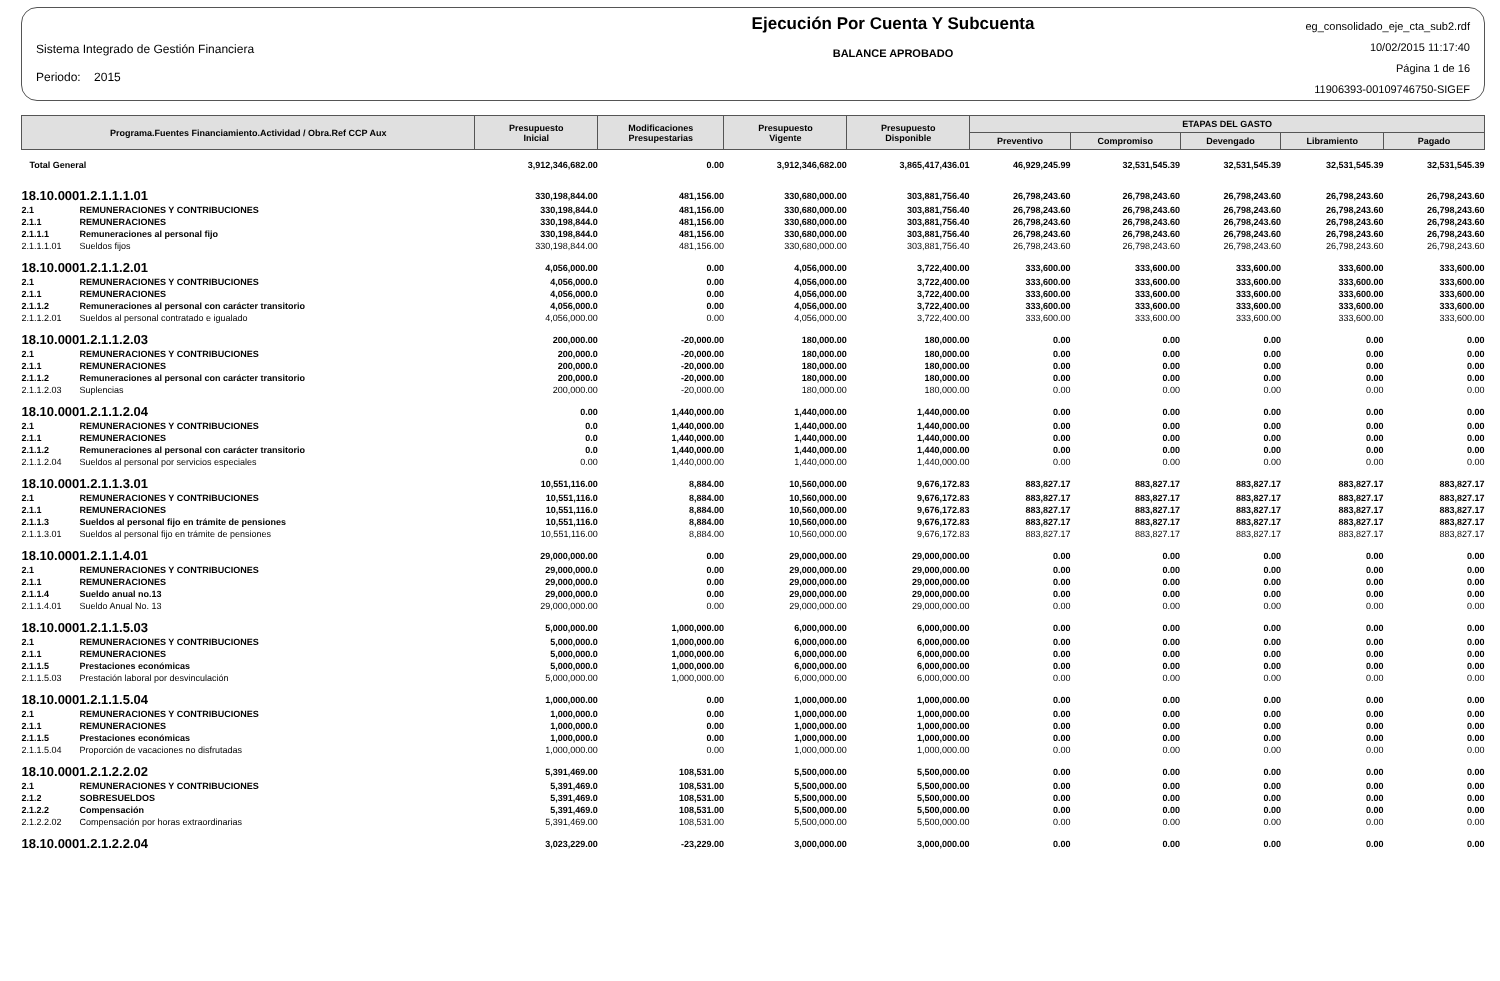Sistema Integrado de Gestión Financiera
Periodo: 2015
Ejecución Por Cuenta Y Subcuenta
BALANCE APROBADO
eg_consolidado_eje_cta_sub2.rdf
10/02/2015 11:17:40
Página 1 de 16
11906393-00109746750-SIGEF
| Programa.Fuentes Financiamiento.Actividad / Obra.Ref CCP Aux | | Presupuesto Inicial | Modificaciones Presupestarias | Presupuesto Vigente | Presupuesto Disponible | ETAPAS DEL GASTO | | | | |
| --- | --- | --- | --- | --- | --- | --- | --- | --- | --- | --- |
| | | | | | | Preventivo | Compromiso | Devengado | Libramiento | Pagado |
| Total General | | 3,912,346,682.00 | 0.00 | 3,912,346,682.00 | 3,865,417,436.01 | 46,929,245.99 | 32,531,545.39 | 32,531,545.39 | 32,531,545.39 | 32,531,545.39 |
| 18.10.0001.2.1.1.1.01 | | 330,198,844.00 | 481,156.00 | 330,680,000.00 | 303,881,756.40 | 26,798,243.60 | 26,798,243.60 | 26,798,243.60 | 26,798,243.60 | 26,798,243.60 |
| 2.1 | REMUNERACIONES Y CONTRIBUCIONES | 330,198,844.0 | 481,156.00 | 330,680,000.00 | 303,881,756.40 | 26,798,243.60 | 26,798,243.60 | 26,798,243.60 | 26,798,243.60 | 26,798,243.60 |
| 2.1.1 | REMUNERACIONES | 330,198,844.0 | 481,156.00 | 330,680,000.00 | 303,881,756.40 | 26,798,243.60 | 26,798,243.60 | 26,798,243.60 | 26,798,243.60 | 26,798,243.60 |
| 2.1.1.1 | Remuneraciones al personal fijo | 330,198,844.0 | 481,156.00 | 330,680,000.00 | 303,881,756.40 | 26,798,243.60 | 26,798,243.60 | 26,798,243.60 | 26,798,243.60 | 26,798,243.60 |
| 2.1.1.1.01 | Sueldos fijos | 330,198,844.00 | 481,156.00 | 330,680,000.00 | 303,881,756.40 | 26,798,243.60 | 26,798,243.60 | 26,798,243.60 | 26,798,243.60 | 26,798,243.60 |
| 18.10.0001.2.1.1.2.01 | | 4,056,000.00 | 0.00 | 4,056,000.00 | 3,722,400.00 | 333,600.00 | 333,600.00 | 333,600.00 | 333,600.00 | 333,600.00 |
| 2.1 | REMUNERACIONES Y CONTRIBUCIONES | 4,056,000.0 | 0.00 | 4,056,000.00 | 3,722,400.00 | 333,600.00 | 333,600.00 | 333,600.00 | 333,600.00 | 333,600.00 |
| 2.1.1 | REMUNERACIONES | 4,056,000.0 | 0.00 | 4,056,000.00 | 3,722,400.00 | 333,600.00 | 333,600.00 | 333,600.00 | 333,600.00 | 333,600.00 |
| 2.1.1.2 | Remuneraciones al personal con carácter transitorio | 4,056,000.0 | 0.00 | 4,056,000.00 | 3,722,400.00 | 333,600.00 | 333,600.00 | 333,600.00 | 333,600.00 | 333,600.00 |
| 2.1.1.2.01 | Sueldos al personal contratado e igualado | 4,056,000.00 | 0.00 | 4,056,000.00 | 3,722,400.00 | 333,600.00 | 333,600.00 | 333,600.00 | 333,600.00 | 333,600.00 |
| 18.10.0001.2.1.1.2.03 | | 200,000.00 | -20,000.00 | 180,000.00 | 180,000.00 | 0.00 | 0.00 | 0.00 | 0.00 | 0.00 |
| 2.1 | REMUNERACIONES Y CONTRIBUCIONES | 200,000.0 | -20,000.00 | 180,000.00 | 180,000.00 | 0.00 | 0.00 | 0.00 | 0.00 | 0.00 |
| 2.1.1 | REMUNERACIONES | 200,000.0 | -20,000.00 | 180,000.00 | 180,000.00 | 0.00 | 0.00 | 0.00 | 0.00 | 0.00 |
| 2.1.1.2 | Remuneraciones al personal con carácter transitorio | 200,000.0 | -20,000.00 | 180,000.00 | 180,000.00 | 0.00 | 0.00 | 0.00 | 0.00 | 0.00 |
| 2.1.1.2.03 | Suplencias | 200,000.00 | -20,000.00 | 180,000.00 | 180,000.00 | 0.00 | 0.00 | 0.00 | 0.00 | 0.00 |
| 18.10.0001.2.1.1.2.04 | | 0.00 | 1,440,000.00 | 1,440,000.00 | 1,440,000.00 | 0.00 | 0.00 | 0.00 | 0.00 | 0.00 |
| 2.1 | REMUNERACIONES Y CONTRIBUCIONES | 0.0 | 1,440,000.00 | 1,440,000.00 | 1,440,000.00 | 0.00 | 0.00 | 0.00 | 0.00 | 0.00 |
| 2.1.1 | REMUNERACIONES | 0.0 | 1,440,000.00 | 1,440,000.00 | 1,440,000.00 | 0.00 | 0.00 | 0.00 | 0.00 | 0.00 |
| 2.1.1.2 | Remuneraciones al personal con carácter transitorio | 0.0 | 1,440,000.00 | 1,440,000.00 | 1,440,000.00 | 0.00 | 0.00 | 0.00 | 0.00 | 0.00 |
| 2.1.1.2.04 | Sueldos al personal por servicios especiales | 0.00 | 1,440,000.00 | 1,440,000.00 | 1,440,000.00 | 0.00 | 0.00 | 0.00 | 0.00 | 0.00 |
| 18.10.0001.2.1.1.3.01 | | 10,551,116.00 | 8,884.00 | 10,560,000.00 | 9,676,172.83 | 883,827.17 | 883,827.17 | 883,827.17 | 883,827.17 | 883,827.17 |
| 2.1 | REMUNERACIONES Y CONTRIBUCIONES | 10,551,116.0 | 8,884.00 | 10,560,000.00 | 9,676,172.83 | 883,827.17 | 883,827.17 | 883,827.17 | 883,827.17 | 883,827.17 |
| 2.1.1 | REMUNERACIONES | 10,551,116.0 | 8,884.00 | 10,560,000.00 | 9,676,172.83 | 883,827.17 | 883,827.17 | 883,827.17 | 883,827.17 | 883,827.17 |
| 2.1.1.3 | Sueldos al personal fijo en trámite de pensiones | 10,551,116.0 | 8,884.00 | 10,560,000.00 | 9,676,172.83 | 883,827.17 | 883,827.17 | 883,827.17 | 883,827.17 | 883,827.17 |
| 2.1.1.3.01 | Sueldos al personal fijo en trámite de pensiones | 10,551,116.00 | 8,884.00 | 10,560,000.00 | 9,676,172.83 | 883,827.17 | 883,827.17 | 883,827.17 | 883,827.17 | 883,827.17 |
| 18.10.0001.2.1.1.4.01 | | 29,000,000.00 | 0.00 | 29,000,000.00 | 29,000,000.00 | 0.00 | 0.00 | 0.00 | 0.00 | 0.00 |
| 2.1 | REMUNERACIONES Y CONTRIBUCIONES | 29,000,000.0 | 0.00 | 29,000,000.00 | 29,000,000.00 | 0.00 | 0.00 | 0.00 | 0.00 | 0.00 |
| 2.1.1 | REMUNERACIONES | 29,000,000.0 | 0.00 | 29,000,000.00 | 29,000,000.00 | 0.00 | 0.00 | 0.00 | 0.00 | 0.00 |
| 2.1.1.4 | Sueldo anual no.13 | 29,000,000.0 | 0.00 | 29,000,000.00 | 29,000,000.00 | 0.00 | 0.00 | 0.00 | 0.00 | 0.00 |
| 2.1.1.4.01 | Sueldo Anual No. 13 | 29,000,000.00 | 0.00 | 29,000,000.00 | 29,000,000.00 | 0.00 | 0.00 | 0.00 | 0.00 | 0.00 |
| 18.10.0001.2.1.1.5.03 | | 5,000,000.00 | 1,000,000.00 | 6,000,000.00 | 6,000,000.00 | 0.00 | 0.00 | 0.00 | 0.00 | 0.00 |
| 2.1 | REMUNERACIONES Y CONTRIBUCIONES | 5,000,000.0 | 1,000,000.00 | 6,000,000.00 | 6,000,000.00 | 0.00 | 0.00 | 0.00 | 0.00 | 0.00 |
| 2.1.1 | REMUNERACIONES | 5,000,000.0 | 1,000,000.00 | 6,000,000.00 | 6,000,000.00 | 0.00 | 0.00 | 0.00 | 0.00 | 0.00 |
| 2.1.1.5 | Prestaciones económicas | 5,000,000.0 | 1,000,000.00 | 6,000,000.00 | 6,000,000.00 | 0.00 | 0.00 | 0.00 | 0.00 | 0.00 |
| 2.1.1.5.03 | Prestación laboral por desvinculación | 5,000,000.00 | 1,000,000.00 | 6,000,000.00 | 6,000,000.00 | 0.00 | 0.00 | 0.00 | 0.00 | 0.00 |
| 18.10.0001.2.1.1.5.04 | | 1,000,000.00 | 0.00 | 1,000,000.00 | 1,000,000.00 | 0.00 | 0.00 | 0.00 | 0.00 | 0.00 |
| 2.1 | REMUNERACIONES Y CONTRIBUCIONES | 1,000,000.0 | 0.00 | 1,000,000.00 | 1,000,000.00 | 0.00 | 0.00 | 0.00 | 0.00 | 0.00 |
| 2.1.1 | REMUNERACIONES | 1,000,000.0 | 0.00 | 1,000,000.00 | 1,000,000.00 | 0.00 | 0.00 | 0.00 | 0.00 | 0.00 |
| 2.1.1.5 | Prestaciones económicas | 1,000,000.0 | 0.00 | 1,000,000.00 | 1,000,000.00 | 0.00 | 0.00 | 0.00 | 0.00 | 0.00 |
| 2.1.1.5.04 | Proporción de vacaciones no disfrutadas | 1,000,000.00 | 0.00 | 1,000,000.00 | 1,000,000.00 | 0.00 | 0.00 | 0.00 | 0.00 | 0.00 |
| 18.10.0001.2.1.2.2.02 | | 5,391,469.00 | 108,531.00 | 5,500,000.00 | 5,500,000.00 | 0.00 | 0.00 | 0.00 | 0.00 | 0.00 |
| 2.1 | REMUNERACIONES Y CONTRIBUCIONES | 5,391,469.0 | 108,531.00 | 5,500,000.00 | 5,500,000.00 | 0.00 | 0.00 | 0.00 | 0.00 | 0.00 |
| 2.1.2 | SOBRESUELDOS | 5,391,469.0 | 108,531.00 | 5,500,000.00 | 5,500,000.00 | 0.00 | 0.00 | 0.00 | 0.00 | 0.00 |
| 2.1.2.2 | Compensación | 5,391,469.0 | 108,531.00 | 5,500,000.00 | 5,500,000.00 | 0.00 | 0.00 | 0.00 | 0.00 | 0.00 |
| 2.1.2.2.02 | Compensación por horas extraordinarias | 5,391,469.00 | 108,531.00 | 5,500,000.00 | 5,500,000.00 | 0.00 | 0.00 | 0.00 | 0.00 | 0.00 |
| 18.10.0001.2.1.2.2.04 | | 3,023,229.00 | -23,229.00 | 3,000,000.00 | 3,000,000.00 | 0.00 | 0.00 | 0.00 | 0.00 | 0.00 |